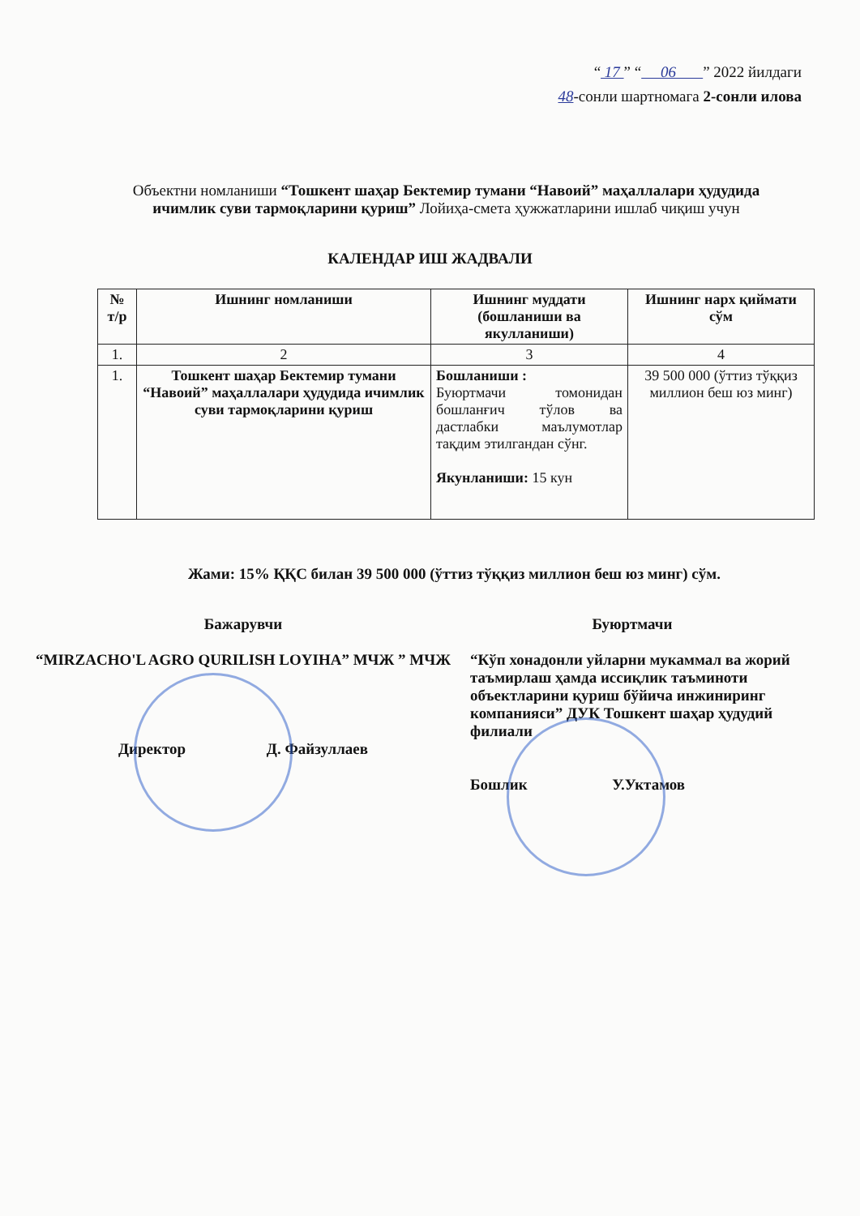“ 17 ” “ 06 ” 2022 йилдаги
48-сонли шартномага 2-сонли илова
Объектни номланиши “Тошкент шаҳар Бектемир тумани “Навоий” маҳаллалари ҳудудида ичимлик суви тармоқларини қуриш” Лойиҳа-смета ҳужжатларини ишлаб чиқиш учун
КАЛЕНДАР ИШ ЖАДВАЛИ
| № т/р | Ишнинг номланиши | Ишнинг муддати (бошланиши ва якулланиши) | Ишнинг нарх қиймати сўм |
| --- | --- | --- | --- |
| 1. | 2 | 3 | 4 |
| 1. | Тошкент шаҳар Бектемир тумани “Навоий” маҳаллалари ҳудудида ичимлик суви тармоқларини қуриш | Бошланиши : Буюртмачи томонидан бошланғич тўлов ва дастлабки маълумотлар тақдим этилгандан сўнг. Якунланиши: 15 кун | 39 500 000 (ўттиз тўққиз миллион беш юз минг) |
Жами: 15% ҚҚС билан 39 500 000 (ўттиз тўққиз миллион беш юз минг) сўм.
Бажарувчи
“MIRZACHO'L AGRO QURILISH LOYIHA” МЧЖ ” МЧЖ
Директор Д. Файзуллаев
Буюртмачи
“Кўп хонадонли уйларни мукаммал ва жорий таъмирлаш ҳамда иссиқлик таъминоти объектларини қуриш бўйича инжиниринг компанияси” ДУК Тошкент шаҳар ҳудудий филиали
Бошлик У.Уктамов